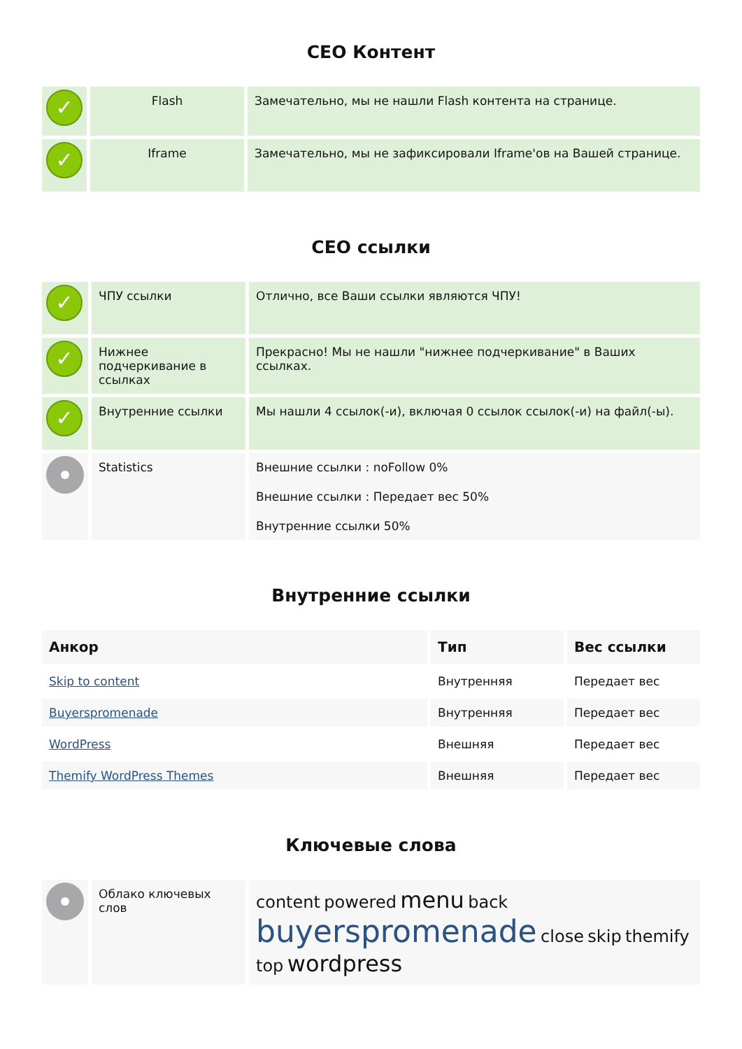СЕО Контент
| ✓ | Flash | Замечательно, мы не нашли Flash контента на странице. |
| ✓ | Iframe | Замечательно, мы не зафиксировали Iframe'ов на Вашей странице. |
СЕО ссылки
| ✓ | ЧПУ ссылки | Отлично, все Ваши ссылки являются ЧПУ! |
| ✓ | Нижнее подчеркивание в ссылках | Прекрасно! Мы не нашли "нижнее подчеркивание" в Ваших ссылках. |
| ✓ | Внутренние ссылки | Мы нашли 4 ссылок(-и), включая 0 ссылок ссылок(-и) на файл(-ы). |
| | Statistics | Внешние ссылки : noFollow 0% Внешние ссылки : Передает вес 50% Внутренние ссылки 50% |
Внутренние ссылки
| Анкор | Тип | Вес ссылки |
| --- | --- | --- |
| Skip to content | Внутренняя | Передает вес |
| Buyerspromenade | Внутренняя | Передает вес |
| WordPress | Внешняя | Передает вес |
| Themify WordPress Themes | Внешняя | Передает вес |
Ключевые слова
| | Облако ключевых слов | content powered menu back buyerspromenade close skip themify top wordpress |